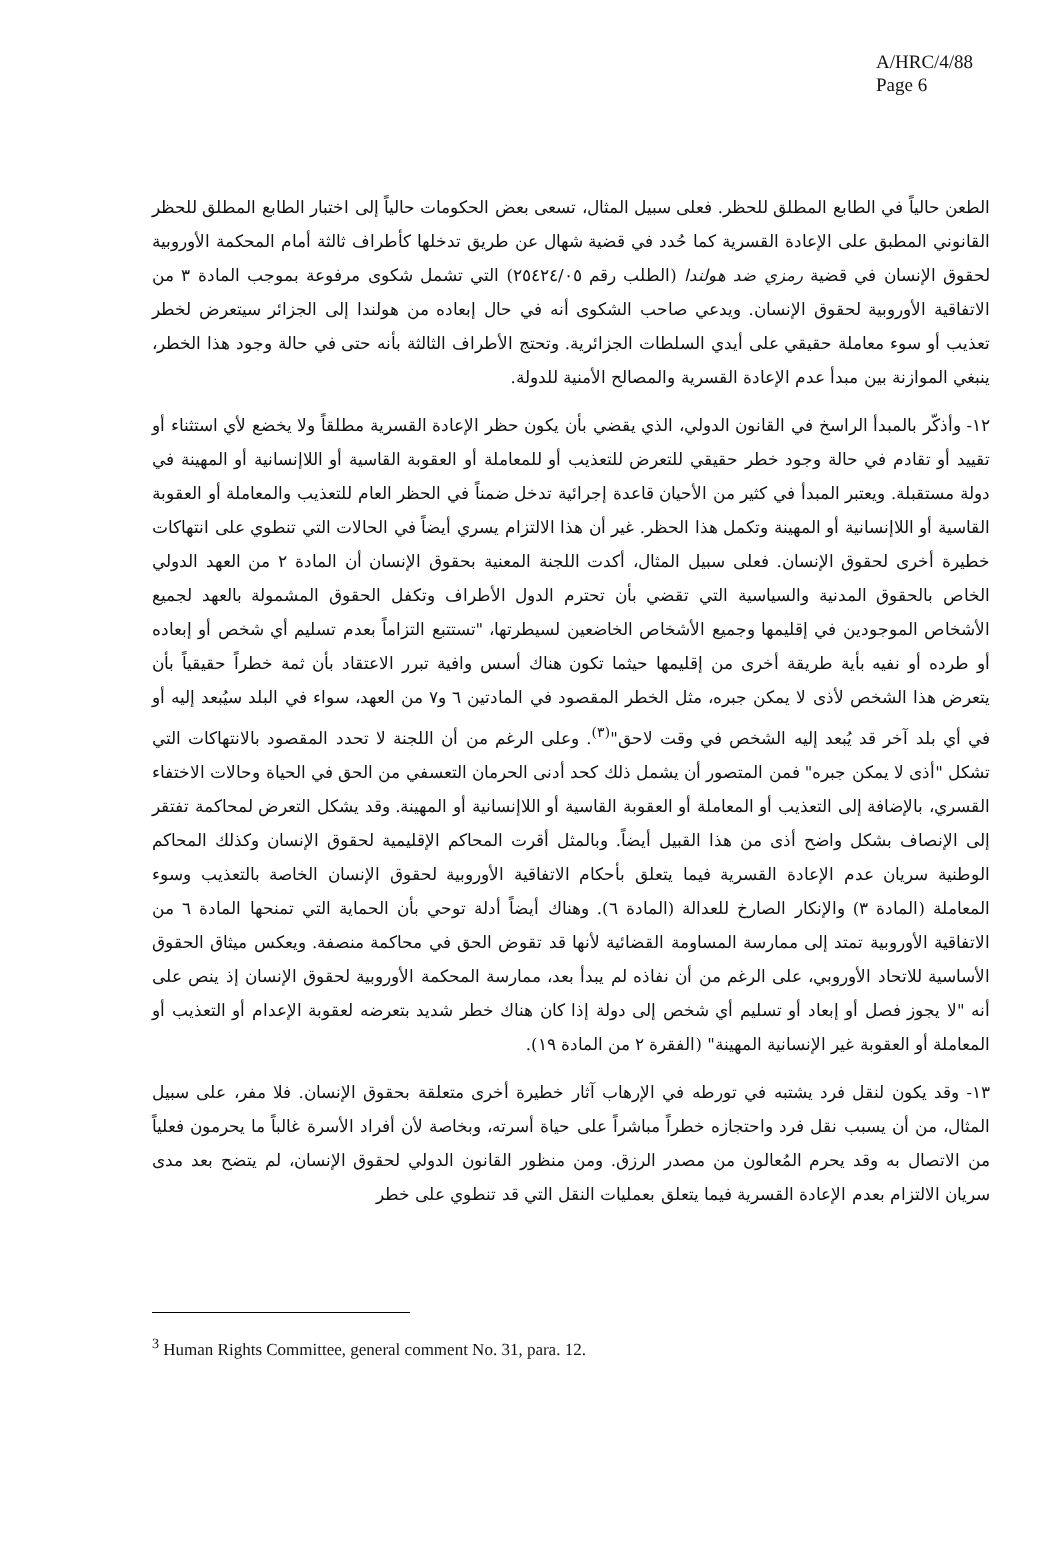A/HRC/4/88
Page 6
الطعن حالياً في الطابع المطلق للحظر. فعلى سبيل المثال، تسعى بعض الحكومات حالياً إلى اختبار الطابع المطلق للحظر القانوني المطبق على الإعادة القسرية كما حُدد في قضية شهال عن طريق تدخلها كأطراف ثالثة أمام المحكمة الأوروبية لحقوق الإنسان في قضية رمزي ضد هولندا (الطلب رقم ٢٥٤٢٤/٠٥) التي تشمل شكوى مرفوعة بموجب المادة ٣ من الاتفاقية الأوروبية لحقوق الإنسان. ويدعي صاحب الشكوى أنه في حال إبعاده من هولندا إلى الجزائر سيتعرض لخطر تعذيب أو سوء معاملة حقيقي على أيدي السلطات الجزائرية. وتحتج الأطراف الثالثة بأنه حتى في حالة وجود هذا الخطر، ينبغي الموازنة بين مبدأ عدم الإعادة القسرية والمصالح الأمنية للدولة.
١٢- وأذكّر بالمبدأ الراسخ في القانون الدولي، الذي يقضي بأن يكون حظر الإعادة القسرية مطلقاً ولا يخضع لأي استثناء أو تقييد أو تقادم في حالة وجود خطر حقيقي للتعرض للتعذيب أو للمعاملة أو العقوبة القاسية أو اللاإنسانية أو المهينة في دولة مستقبلة. ويعتبر المبدأ في كثير من الأحيان قاعدة إجرائية تدخل ضمناً في الحظر العام للتعذيب والمعاملة أو العقوبة القاسية أو اللاإنسانية أو المهينة وتكمل هذا الحظر. غير أن هذا الالتزام يسري أيضاً في الحالات التي تنطوي على انتهاكات خطيرة أخرى لحقوق الإنسان. فعلى سبيل المثال، أكدت اللجنة المعنية بحقوق الإنسان أن المادة ٢ من العهد الدولي الخاص بالحقوق المدنية والسياسية التي تقضي بأن تحترم الدول الأطراف وتكفل الحقوق المشمولة بالعهد لجميع الأشخاص الموجودين في إقليمها وجميع الأشخاص الخاضعين لسيطرتها، "تستتبع التزاماً بعدم تسليم أي شخص أو إبعاده أو طرده أو نفيه بأية طريقة أخرى من إقليمها حيثما تكون هناك أسس وافية تبرر الاعتقاد بأن ثمة خطراً حقيقياً بأن يتعرض هذا الشخص لأذى لا يمكن جبره، مثل الخطر المقصود في المادتين ٦ و٧ من العهد، سواء في البلد سيُبعد إليه أو في أي بلد آخر قد يُبعد إليه الشخص في وقت لاحق"<sup>(٣)</sup>. وعلى الرغم من أن اللجنة لا تحدد المقصود بالانتهاكات التي تشكل "أذى لا يمكن جبره" فمن المتصور أن يشمل ذلك كحد أدنى الحرمان التعسفي من الحق في الحياة وحالات الاختفاء القسري، بالإضافة إلى التعذيب أو المعاملة أو العقوبة القاسية أو اللاإنسانية أو المهينة. وقد يشكل التعرض لمحاكمة تفتقر إلى الإنصاف بشكل واضح أذى من هذا القبيل أيضاً. وبالمثل أقرت المحاكم الإقليمية لحقوق الإنسان وكذلك المحاكم الوطنية سريان عدم الإعادة القسرية فيما يتعلق بأحكام الاتفاقية الأوروبية لحقوق الإنسان الخاصة بالتعذيب وسوء المعاملة (المادة ٣) والإنكار الصارخ للعدالة (المادة ٦). وهناك أيضاً أدلة توحي بأن الحماية التي تمنحها المادة ٦ من الاتفاقية الأوروبية تمتد إلى ممارسة المساومة القضائية لأنها قد تقوض الحق في محاكمة منصفة. ويعكس ميثاق الحقوق الأساسية للاتحاد الأوروبي، على الرغم من أن نفاذه لم يبدأ بعد، ممارسة المحكمة الأوروبية لحقوق الإنسان إذ ينص على أنه "لا يجوز فصل أو إبعاد أو تسليم أي شخص إلى دولة إذا كان هناك خطر شديد بتعرضه لعقوبة الإعدام أو التعذيب أو المعاملة أو العقوبة غير الإنسانية المهينة" (الفقرة ٢ من المادة ١٩).
١٣- وقد يكون لنقل فرد يشتبه في تورطه في الإرهاب آثار خطيرة أخرى متعلقة بحقوق الإنسان. فلا مفر، على سبيل المثال، من أن يسبب نقل فرد واحتجازه خطراً مباشراً على حياة أسرته، وبخاصة لأن أفراد الأسرة غالباً ما يحرمون فعلياً من الاتصال به وقد يحرم المُعالون من مصدر الرزق. ومن منظور القانون الدولي لحقوق الإنسان، لم يتضح بعد مدى سريان الالتزام بعدم الإعادة القسرية فيما يتعلق بعمليات النقل التي قد تنطوي على خطر
<sup>3</sup> Human Rights Committee, general comment No. 31, para. 12.